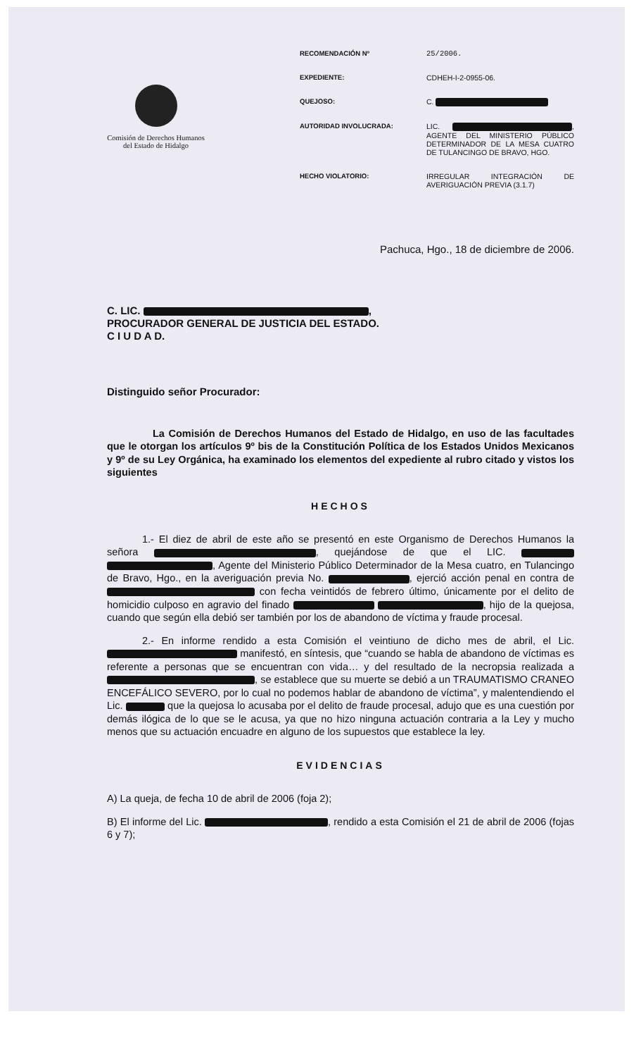Comisión de Derechos Humanos
del Estado de Hidalgo
RECOMENDACIÓN Nº 25/2006.
EXPEDIENTE: CDHEH-I-2-0955-06.
QUEJOSO: C.
AUTORIDAD INVOLUCRADA: LIC. , AGENTE DEL MINISTERIO PÚBLICO DETERMINADOR DE LA MESA CUATRO DE TULANCINGO DE BRAVO, HGO.
HECHO VIOLATORIO: IRREGULAR INTEGRACIÓN DE AVERIGUACIÓN PREVIA (3.1.7)
Pachuca, Hgo., 18 de diciembre de 2006.
C. LIC. ,
PROCURADOR GENERAL DE JUSTICIA DEL ESTADO.
C I U D A D.
Distinguido señor Procurador:
La Comisión de Derechos Humanos del Estado de Hidalgo, en uso de las facultades que le otorgan los artículos 9º bis de la Constitución Política de los Estados Unidos Mexicanos y 9º de su Ley Orgánica, ha examinado los elementos del expediente al rubro citado y vistos los siguientes
HECHOS
1.- El diez de abril de este año se presentó en este Organismo de Derechos Humanos la señora , quejándose de que el LIC. , Agente del Ministerio Público Determinador de la Mesa cuatro, en Tulancingo de Bravo, Hgo., en la averiguación previa No. , ejerció acción penal en contra de con fecha veintidós de febrero último, únicamente por el delito de homicidio culposo en agravio del finado , hijo de la quejosa, cuando que según ella debió ser también por los de abandono de víctima y fraude procesal.
2.- En informe rendido a esta Comisión el veintiuno de dicho mes de abril, el Lic. manifestó, en síntesis, que “cuando se habla de abandono de víctimas es referente a personas que se encuentran con vida… y del resultado de la necropsia realizada a , se establece que su muerte se debió a un TRAUMATISMO CRANEO ENCEFÁLICO SEVERO, por lo cual no podemos hablar de abandono de víctima”, y malentendiendo el Lic. que la quejosa lo acusaba por el delito de fraude procesal, adujo que es una cuestión por demás ilógica de lo que se le acusa, ya que no hizo ninguna actuación contraria a la Ley y mucho menos que su actuación encuadre en alguno de los supuestos que establece la ley.
EVIDENCIAS
A) La queja, de fecha 10 de abril de 2006 (foja 2);
B) El informe del Lic. , rendido a esta Comisión el 21 de abril de 2006 (fojas 6 y 7);